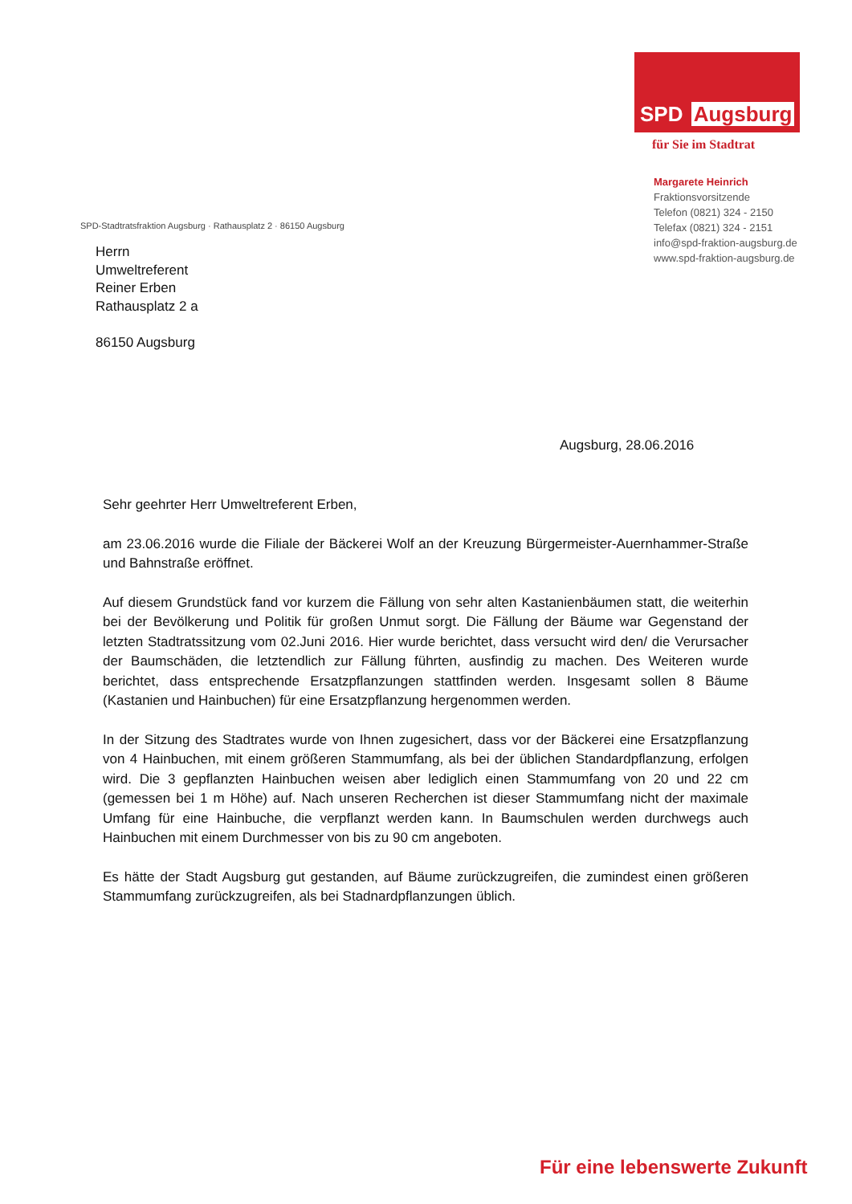SPD Augsburg
für Sie im Stadtrat
Margarete Heinrich
Fraktionsvorsitzende
Telefon (0821) 324 - 2150
Telefax (0821) 324 - 2151
info@spd-fraktion-augsburg.de
www.spd-fraktion-augsburg.de
SPD-Stadtratsfraktion Augsburg · Rathausplatz 2 · 86150 Augsburg
Herrn
Umweltreferent
Reiner Erben
Rathausplatz 2 a
86150 Augsburg
Augsburg, 28.06.2016
Sehr geehrter Herr Umweltreferent Erben,
am 23.06.2016 wurde die Filiale der Bäckerei Wolf an der Kreuzung Bürgermeister-Auernhammer-Straße und Bahnstraße eröffnet.
Auf diesem Grundstück fand vor kurzem die Fällung von sehr alten Kastanienbäumen statt, die weiterhin bei der Bevölkerung und Politik für großen Unmut sorgt. Die Fällung der Bäume war Gegenstand der letzten Stadtratssitzung vom 02.Juni 2016. Hier wurde berichtet, dass versucht wird den/ die Verursacher der Baumschäden, die letztendlich zur Fällung führten, ausfindig zu machen. Des Weiteren wurde berichtet, dass entsprechende Ersatzpflanzungen stattfinden werden. Insgesamt sollen 8 Bäume (Kastanien und Hainbuchen) für eine Ersatzpflanzung hergenommen werden.
In der Sitzung des Stadtrates wurde von Ihnen zugesichert, dass vor der Bäckerei eine Ersatzpflanzung von 4 Hainbuchen, mit einem größeren Stammumfang, als bei der üblichen Standardpflanzung, erfolgen wird. Die 3 gepflanzten Hainbuchen weisen aber lediglich einen Stammumfang von 20 und 22 cm (gemessen bei 1 m Höhe) auf. Nach unseren Recherchen ist dieser Stammumfang nicht der maximale Umfang für eine Hainbuche, die verpflanzt werden kann. In Baumschulen werden durchwegs auch Hainbuchen mit einem Durchmesser von bis zu 90 cm angeboten.
Es hätte der Stadt Augsburg gut gestanden, auf Bäume zurückzugreifen, die zumindest einen größeren Stammumfang zurückzugreifen, als bei Stadnardpflanzungen üblich.
Für eine lebenswerte Zukunft